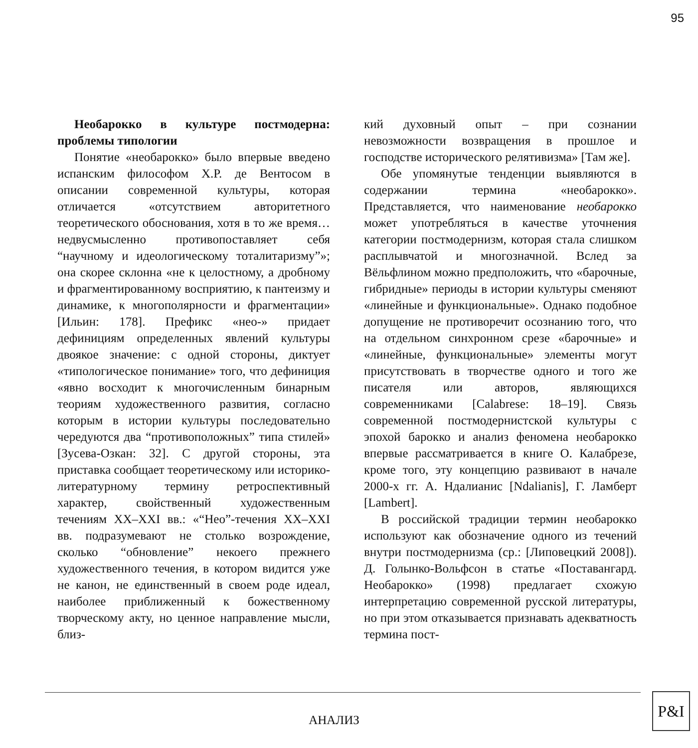95
Необарокко в культуре постмодерна: проблемы типологии
Понятие «необарокко» было впервые введено испанским философом Х.Р. де Вентосом в описании современной культуры, которая отличается «отсутствием авторитетного теоретического обоснования, хотя в то же время… недвусмысленно противопоставляет себя “научному и идеологическому тоталитаризму”»; она скорее склонна «не к целостному, а дробному и фрагментированному восприятию, к пантеизму и динамике, к многополярности и фрагментации» [Ильин: 178]. Префикс «нео-» придает дефинициям определенных явлений культуры двоякое значение: с одной стороны, диктует «типологическое понимание» того, что дефиниция «явно восходит к многочисленным бинарным теориям художественного развития, согласно которым в истории культуры последовательно чередуются два “противоположных” типа стилей» [Зусева-Озкан: 32]. С другой стороны, эта приставка сообщает теоретическому или историко-литературному термину ретроспективный характер, свойственный художественным течениям XX–XXI вв.: «“Нео”-течения XX–XXI вв. подразумевают не столько возрождение, сколько “обновление” некоего прежнего художественного течения, в котором видится уже не канон, не единственный в своем роде идеал, наиболее приближенный к божественному творческому акту, но ценное направление мысли, близ-
кий духовный опыт – при сознании невозможности возвращения в прошлое и господстве исторического релятивизма» [Там же].
Обе упомянутые тенденции выявляются в содержании термина «необарокко». Представляется, что наименование необарокко может употребляться в качестве уточнения категории постмодернизм, которая стала слишком расплывчатой и многозначной. Вслед за Вёльфлином можно предположить, что «барочные, гибридные» периоды в истории культуры сменяют «линейные и функциональные». Однако подобное допущение не противоречит осознанию того, что на отдельном синхронном срезе «барочные» и «линейные, функциональные» элементы могут присутствовать в творчестве одного и того же писателя или авторов, являющихся современниками [Calabrese: 18–19]. Связь современной постмодернистской культуры с эпохой барокко и анализ феномена необарокко впервые рассматривается в книге О. Калабрезе, кроме того, эту концепцию развивают в начале 2000-х гг. А. Ндалианис [Ndalianis], Г. Ламберт [Lambert].
В российской традиции термин необарокко используют как обозначение одного из течений внутри постмодернизма (ср.: [Липовецкий 2008]). Д. Голынко-Вольфсон в статье «Поставангард. Необарокко» (1998) предлагает схожую интерпретацию современной русской литературы, но при этом отказывается признавать адекватность термина пост-
АНАЛИЗ
P&I